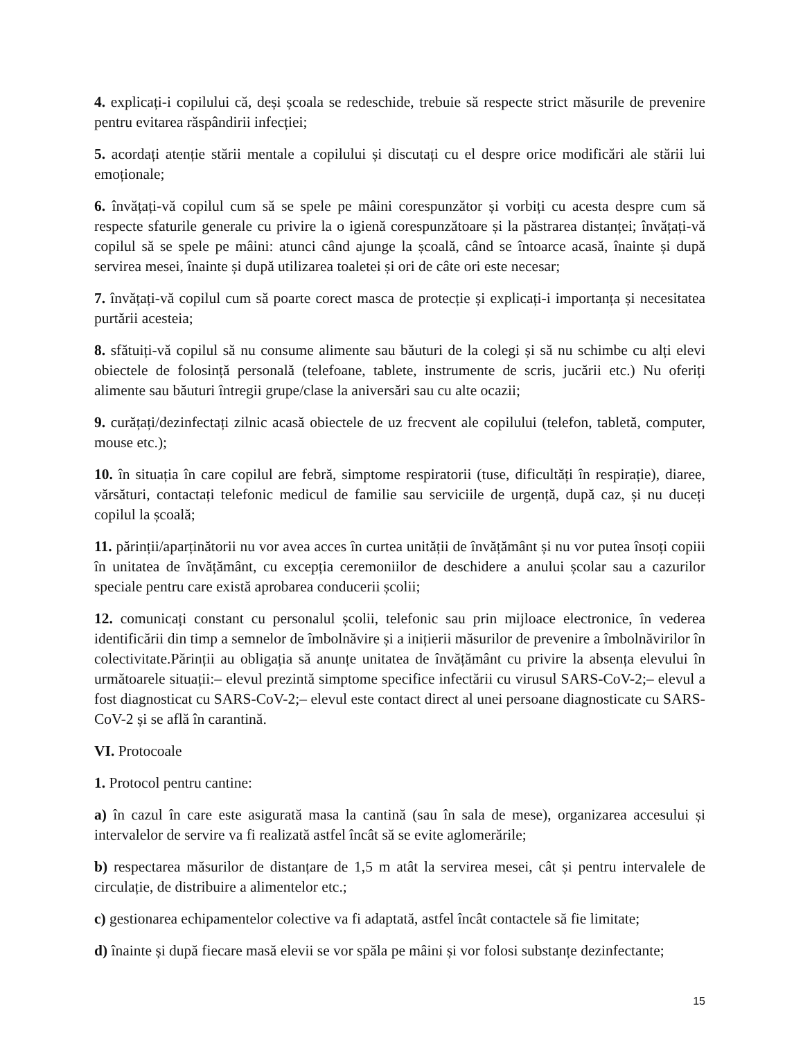4. explicați-i copilului că, deși școala se redeschide, trebuie să respecte strict măsurile de prevenire pentru evitarea răspândirii infecției;
5. acordați atenție stării mentale a copilului și discutați cu el despre orice modificări ale stării lui emoționale;
6. învățați-vă copilul cum să se spele pe mâini corespunzător și vorbiți cu acesta despre cum să respecte sfaturile generale cu privire la o igienă corespunzătoare și la păstrarea distanței; învățați-vă copilul să se spele pe mâini: atunci când ajunge la școală, când se întoarce acasă, înainte și după servirea mesei, înainte și după utilizarea toaletei și ori de câte ori este necesar;
7. învățați-vă copilul cum să poarte corect masca de protecție și explicați-i importanța și necesitatea purtării acesteia;
8. sfătuiți-vă copilul să nu consume alimente sau băuturi de la colegi și să nu schimbe cu alți elevi obiectele de folosință personală (telefoane, tablete, instrumente de scris, jucării etc.) Nu oferiți alimente sau băuturi întregii grupe/clase la aniversări sau cu alte ocazii;
9. curățați/dezinfectați zilnic acasă obiectele de uz frecvent ale copilului (telefon, tabletă, computer, mouse etc.);
10. în situația în care copilul are febră, simptome respiratorii (tuse, dificultăți în respirație), diaree, vărsături, contactați telefonic medicul de familie sau serviciile de urgență, după caz, și nu duceți copilul la școală;
11. părinții/aparținătorii nu vor avea acces în curtea unității de învățământ și nu vor putea însoți copiii în unitatea de învățământ, cu excepția ceremoniilor de deschidere a anului școlar sau a cazurilor speciale pentru care există aprobarea conducerii școlii;
12. comunicați constant cu personalul școlii, telefonic sau prin mijloace electronice, în vederea identificării din timp a semnelor de îmbolnăvire și a inițierii măsurilor de prevenire a îmbolnăvirilor în colectivitate.Părinții au obligația să anunțe unitatea de învățământ cu privire la absența elevului în următoarele situații:– elevul prezintă simptome specifice infectării cu virusul SARS-CoV-2;– elevul a fost diagnosticat cu SARS-CoV-2;– elevul este contact direct al unei persoane diagnosticate cu SARS-CoV-2 și se află în carantină.
VI. Protocoale
1. Protocol pentru cantine:
a) în cazul în care este asigurată masa la cantină (sau în sala de mese), organizarea accesului și intervalelor de servire va fi realizată astfel încât să se evite aglomerările;
b) respectarea măsurilor de distanțare de 1,5 m atât la servirea mesei, cât și pentru intervalele de circulație, de distribuire a alimentelor etc.;
c) gestionarea echipamentelor colective va fi adaptată, astfel încât contactele să fie limitate;
d) înainte și după fiecare masă elevii se vor spăla pe mâini și vor folosi substanțe dezinfectante;
15